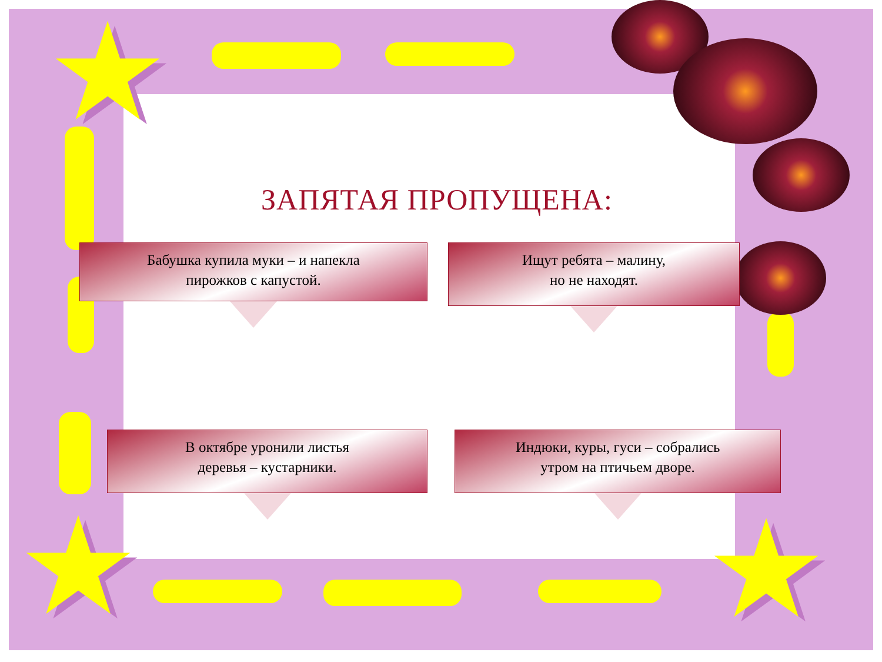★
★ ★
ЗАПЯТАЯ ПРОПУЩЕНА:
Бабушка купила муки – и напекла
пирожков с капустой.
Ищут ребята – малину,
но не находят.
В октябре уронили листья
деревья – кустарники.
Индюки, куры, гуси – собрались
утром на птичьем дворе.